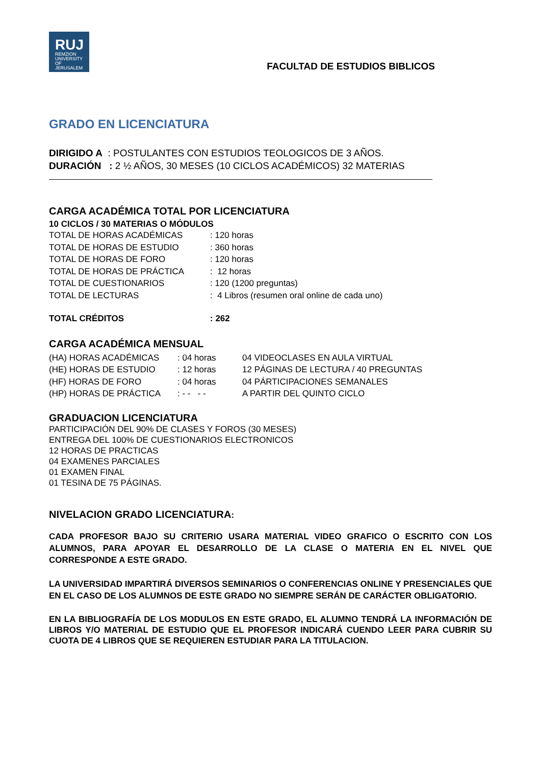RUJ
REMZION
UNIVERSITY
OF JERUSALEM
FACULTAD DE ESTUDIOS BIBLICOS
GRADO EN LICENCIATURA
DIRIGIDO A : POSTULANTES CON ESTUDIOS TEOLOGICOS DE 3 AÑOS.
DURACIÓN : 2 ½ AÑOS, 30 MESES (10 CICLOS ACADÉMICOS) 32 MATERIAS
CARGA ACADÉMICA TOTAL POR LICENCIATURA
10 CICLOS / 30 MATERIAS O MÓDULOS
| TOTAL DE HORAS ACADÉMICAS | : 120 horas |
| TOTAL DE HORAS DE ESTUDIO | : 360 horas |
| TOTAL DE HORAS DE FORO | : 120 horas |
| TOTAL DE HORAS DE PRÁCTICA | : 12 horas |
| TOTAL DE CUESTIONARIOS | : 120 (1200 preguntas) |
| TOTAL DE LECTURAS | : 4 Libros (resumen oral online de cada uno) |
| TOTAL CRÉDITOS | : 262 |
CARGA ACADÉMICA MENSUAL
| (HA) HORAS ACADÉMICAS | : 04 horas | 04 VIDEOCLASES EN AULA VIRTUAL |
| (HE) HORAS DE ESTUDIO | : 12 horas | 12 PÁGINAS DE LECTURA / 40 PREGUNTAS |
| (HF) HORAS DE FORO | : 04 horas | 04 PÁRTICIPACIONES SEMANALES |
| (HP) HORAS DE PRÁCTICA | : - - - - | A PARTIR DEL QUINTO CICLO |
GRADUACION LICENCIATURA
PARTICIPACIÓN DEL 90% DE CLASES Y FOROS (30 MESES)
ENTREGA DEL 100% DE CUESTIONARIOS ELECTRONICOS
12 HORAS DE PRACTICAS
04 EXAMENES PARCIALES
01 EXAMEN FINAL
01 TESINA DE 75 PÁGINAS.
NIVELACION GRADO LICENCIATURA:
CADA PROFESOR BAJO SU CRITERIO USARA MATERIAL VIDEO GRAFICO O ESCRITO CON LOS ALUMNOS, PARA APOYAR EL DESARROLLO DE LA CLASE O MATERIA EN EL NIVEL QUE CORRESPONDE A ESTE GRADO.
LA UNIVERSIDAD IMPARTIRÁ DIVERSOS SEMINARIOS O CONFERENCIAS ONLINE Y PRESENCIALES QUE EN EL CASO DE LOS ALUMNOS DE ESTE GRADO NO SIEMPRE SERÁN DE CARÁCTER OBLIGATORIO.
EN LA BIBLIOGRAFÍA DE LOS MODULOS EN ESTE GRADO, EL ALUMNO TENDRÁ LA INFORMACIÓN DE LIBROS Y/O MATERIAL DE ESTUDIO QUE EL PROFESOR INDICARÁ CUENDO LEER PARA CUBRIR SU CUOTA DE 4 LIBROS QUE SE REQUIEREN ESTUDIAR PARA LA TITULACION.